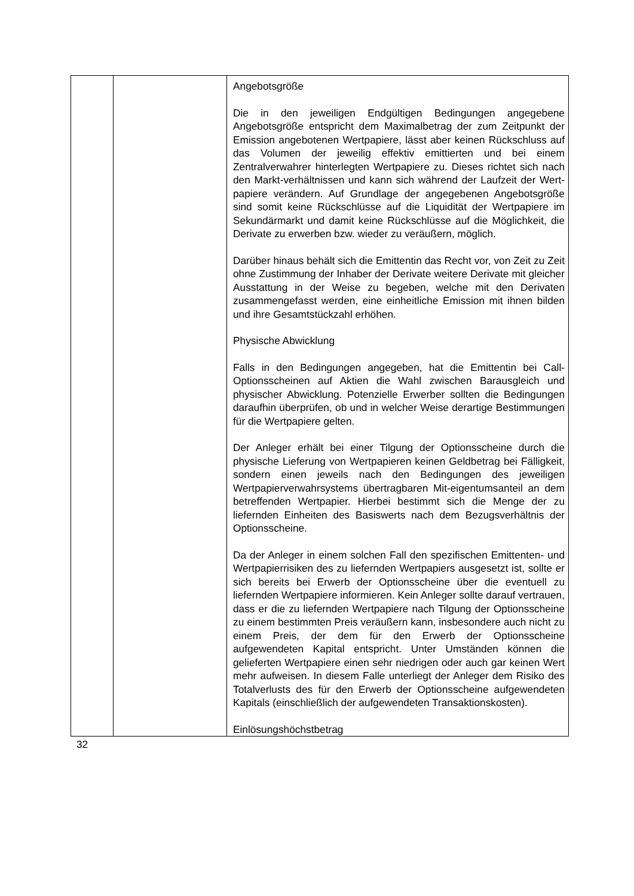| | | Angebotsgröße Die in den jeweiligen Endgültigen Bedingungen angegebene Angebotsgröße entspricht dem Maximalbetrag der zum Zeitpunkt der Emission angebotenen Wertpapiere, lässt aber keinen Rückschluss auf das Volumen der jeweilig effektiv emittierten und bei einem Zentralverwahrer hinterlegten Wertpapiere zu. Dieses richtet sich nach den Markt-verhältnissen und kann sich während der Laufzeit der Wert-papiere verändern. Auf Grundlage der angegebenen Angebotsgröße sind somit keine Rückschlüsse auf die Liquidität der Wertpapiere im Sekundärmarkt und damit keine Rückschlüsse auf die Möglichkeit, die Derivate zu erwerben bzw. wieder zu veräußern, möglich. Darüber hinaus behält sich die Emittentin das Recht vor, von Zeit zu Zeit ohne Zustimmung der Inhaber der Derivate weitere Derivate mit gleicher Ausstattung in der Weise zu begeben, welche mit den Derivaten zusammengefasst werden, eine einheitliche Emission mit ihnen bilden und ihre Gesamtstückzahl erhöhen. Physische Abwicklung Falls in den Bedingungen angegeben, hat die Emittentin bei Call-Optionsscheinen auf Aktien die Wahl zwischen Barausgleich und physischer Abwicklung. Potenzielle Erwerber sollten die Bedingungen daraufhin überprüfen, ob und in welcher Weise derartige Bestimmungen für die Wertpapiere gelten. Der Anleger erhält bei einer Tilgung der Optionsscheine durch die physische Lieferung von Wertpapieren keinen Geldbetrag bei Fälligkeit, sondern einen jeweils nach den Bedingungen des jeweiligen Wertpapierverwahrsystems übertragbaren Mit-eigentumsanteil an dem betreffenden Wertpapier. Hierbei bestimmt sich die Menge der zu liefernden Einheiten des Basiswerts nach dem Bezugsverhältnis der Optionsscheine. Da der Anleger in einem solchen Fall den spezifischen Emittenten- und Wertpapierrisiken des zu liefernden Wertpapiers ausgesetzt ist, sollte er sich bereits bei Erwerb der Optionsscheine über die eventuell zu liefernden Wertpapiere informieren. Kein Anleger sollte darauf vertrauen, dass er die zu liefernden Wertpapiere nach Tilgung der Optionsscheine zu einem bestimmten Preis veräußern kann, insbesondere auch nicht zu einem Preis, der dem für den Erwerb der Optionsscheine aufgewendeten Kapital entspricht. Unter Umständen können die gelieferten Wertpapiere einen sehr niedrigen oder auch gar keinen Wert mehr aufweisen. In diesem Falle unterliegt der Anleger dem Risiko des Totalverlusts des für den Erwerb der Optionsscheine aufgewendeten Kapitals (einschließlich der aufgewendeten Transaktionskosten). Einlösungshöchstbetrag |
32